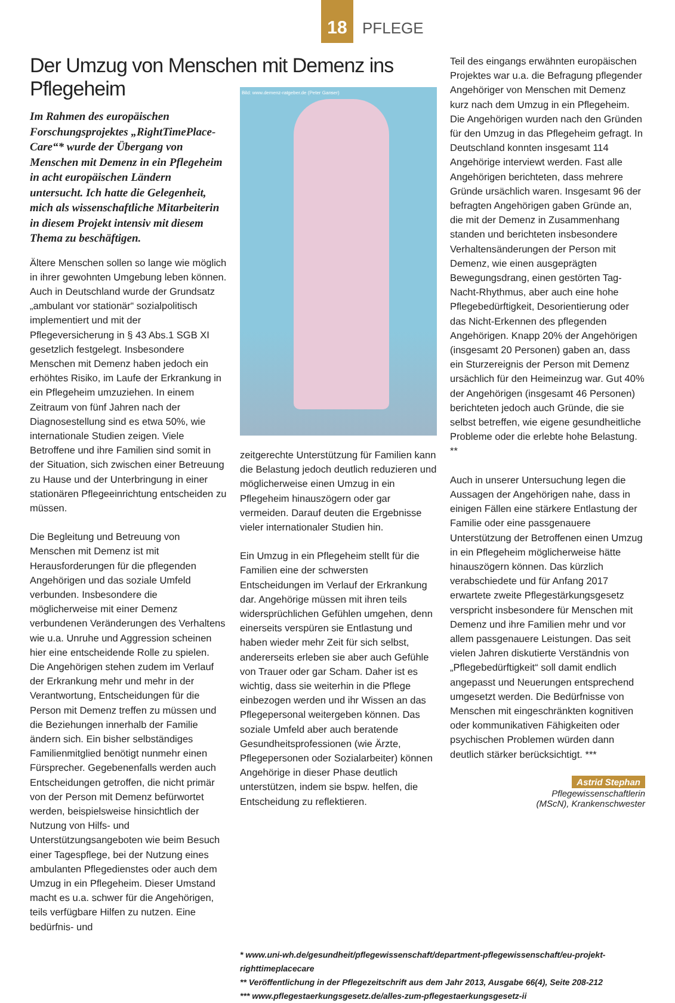18
PFLEGE
Der Umzug von Menschen mit Demenz ins Pflegeheim
Im Rahmen des europäischen Forschungsprojektes „RightTimePlace-Care“* wurde der Übergang von Menschen mit Demenz in ein Pflegeheim in acht europäischen Ländern untersucht. Ich hatte die Gelegenheit, mich als wissenschaftliche Mitarbeiterin in diesem Projekt intensiv mit diesem Thema zu beschäftigen.
Ältere Menschen sollen so lange wie möglich in ihrer gewohnten Umgebung leben können. Auch in Deutschland wurde der Grundsatz „ambulant vor stationär“ sozialpolitisch implementiert und mit der Pflegeversicherung in § 43 Abs.1 SGB XI gesetzlich festgelegt. Insbesondere Menschen mit Demenz haben jedoch ein erhöhtes Risiko, im Laufe der Erkrankung in ein Pflegeheim umzuziehen. In einem Zeitraum von fünf Jahren nach der Diagnosestellung sind es etwa 50%, wie internationale Studien zeigen. Viele Betroffene und ihre Familien sind somit in der Situation, sich zwischen einer Betreuung zu Hause und der Unterbringung in einer stationären Pflegeeinrichtung entscheiden zu müssen.
Die Begleitung und Betreuung von Menschen mit Demenz ist mit Herausforderungen für die pflegenden Angehörigen und das soziale Umfeld verbunden. Insbesondere die möglicherweise mit einer Demenz verbundenen Veränderungen des Verhaltens wie u.a. Unruhe und Aggression scheinen hier eine entscheidende Rolle zu spielen. Die Angehörigen stehen zudem im Verlauf der Erkrankung mehr und mehr in der Verantwortung, Entscheidungen für die Person mit Demenz treffen zu müssen und die Beziehungen innerhalb der Familie ändern sich. Ein bisher selbständiges Familienmitglied benötigt nunmehr einen Fürsprecher. Gegebenenfalls werden auch Entscheidungen getroffen, die nicht primär von der Person mit Demenz befürwortet werden, beispielsweise hinsichtlich der Nutzung von Hilfs- und Unterstützungsangeboten wie beim Besuch einer Tagespflege, bei der Nutzung eines ambulanten Pflegedienstes oder auch dem Umzug in ein Pflegeheim. Dieser Umstand macht es u.a. schwer für die Angehörigen, teils verfügbare Hilfen zu nutzen. Eine bedürfnis- und
Bild: www.demenz-ratgeber.de (Peter Ganser)
zeitgerechte Unterstützung für Familien kann die Belastung jedoch deutlich reduzieren und möglicherweise einen Umzug in ein Pflegeheim hinauszögern oder gar vermeiden. Darauf deuten die Ergebnisse vieler internationaler Studien hin.
Ein Umzug in ein Pflegeheim stellt für die Familien eine der schwersten Entscheidungen im Verlauf der Erkrankung dar. Angehörige müssen mit ihren teils widersprüchlichen Gefühlen umgehen, denn einerseits verspüren sie Entlastung und haben wieder mehr Zeit für sich selbst, andererseits erleben sie aber auch Gefühle von Trauer oder gar Scham. Daher ist es wichtig, dass sie weiterhin in die Pflege einbezogen werden und ihr Wissen an das Pflegepersonal weitergeben können. Das soziale Umfeld aber auch beratende Gesundheitsprofessionen (wie Ärzte, Pflegepersonen oder Sozialarbeiter) können Angehörige in dieser Phase deutlich unterstützen, indem sie bspw. helfen, die Entscheidung zu reflektieren.
Teil des eingangs erwähnten europäischen Projektes war u.a. die Befragung pflegender Angehöriger von Menschen mit Demenz kurz nach dem Umzug in ein Pflegeheim. Die Angehörigen wurden nach den Gründen für den Umzug in das Pflegeheim gefragt. In Deutschland konnten insgesamt 114 Angehörige interviewt werden. Fast alle Angehörigen berichteten, dass mehrere Gründe ursächlich waren. Insgesamt 96 der befragten Angehörigen gaben Gründe an, die mit der Demenz in Zusammenhang standen und berichteten insbesondere Verhaltensänderungen der Person mit Demenz, wie einen ausgeprägten Bewegungsdrang, einen gestörten Tag-Nacht-Rhythmus, aber auch eine hohe Pflegebedürftigkeit, Desorientierung oder das Nicht-Erkennen des pflegenden Angehörigen. Knapp 20% der Angehörigen (insgesamt 20 Personen) gaben an, dass ein Sturzereignis der Person mit Demenz ursächlich für den Heimeinzug war. Gut 40% der Angehörigen (insgesamt 46 Personen) berichteten jedoch auch Gründe, die sie selbst betreffen, wie eigene gesundheitliche Probleme oder die erlebte hohe Belastung. **
Auch in unserer Untersuchung legen die Aussagen der Angehörigen nahe, dass in einigen Fällen eine stärkere Entlastung der Familie oder eine passgenauere Unterstützung der Betroffenen einen Umzug in ein Pflegeheim möglicherweise hätte hinauszögern können. Das kürzlich verabschiedete und für Anfang 2017 erwartete zweite Pflegestärkungsgesetz verspricht insbesondere für Menschen mit Demenz und ihre Familien mehr und vor allem passgenauere Leistungen. Das seit vielen Jahren diskutierte Verständnis von „Pflegebedürftigkeit“ soll damit endlich angepasst und Neuerungen entsprechend umgesetzt werden. Die Bedürfnisse von Menschen mit eingeschränkten kognitiven oder kommunikativen Fähigkeiten oder psychischen Problemen würden dann deutlich stärker berücksichtigt. ***
Astrid Stephan
Pflegewissenschaftlerin
(MScN), Krankenschwester
* www.uni-wh.de/gesundheit/pflegewissenschaft/department-pflegewissenschaft/eu-projekt-righttimeplacecare
** Veröffentlichung in der Pflegezeitschrift aus dem Jahr 2013, Ausgabe 66(4), Seite 208-212
*** www.pflegestaerkungsgesetz.de/alles-zum-pflegestaerkungsgesetz-ii